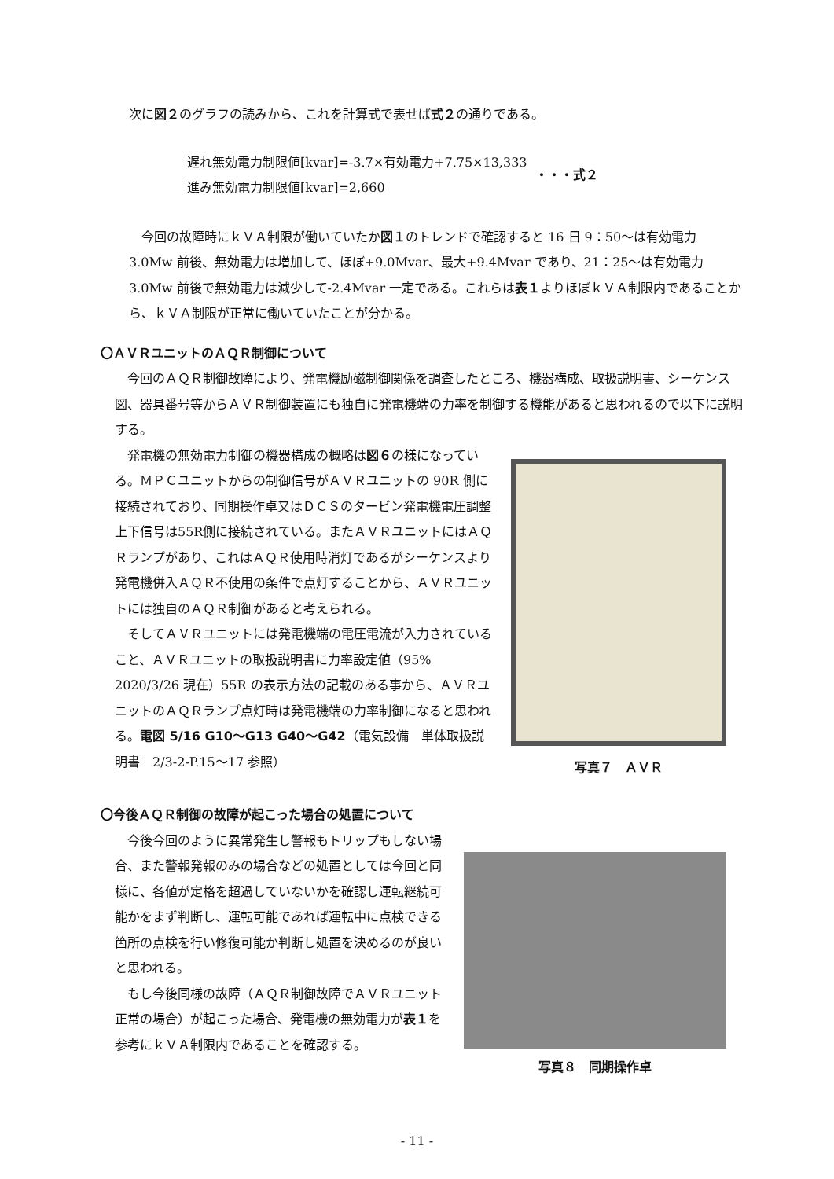次に図２のグラフの読みから、これを計算式で表せば式２の通りである。
遅れ無効電力制限値[kvar]=-3.7×有効電力+7.75×13,333
進み無効電力制限値[kvar]=2,660
・・・式２
今回の故障時にｋＶＡ制限が働いていたか図１のトレンドで確認すると 16 日 9：50～は有効電力 3.0Mw 前後、無効電力は増加して、ほぼ+9.0Mvar、最大+9.4Mvar であり、21：25～は有効電力 3.0Mw 前後で無効電力は減少して-2.4Mvar 一定である。これらは表１よりほぼｋＶＡ制限内であることから、ｋＶＡ制限が正常に働いていたことが分かる。
〇ＡＶＲユニットのＡＱＲ制御について
今回のＡＱＲ制御故障により、発電機励磁制御関係を調査したところ、機器構成、取扱説明書、シーケンス図、器具番号等からＡＶＲ制御装置にも独自に発電機端の力率を制御する機能があると思われるので以下に説明する。
発電機の無効電力制御の機器構成の概略は図６の様になっている。ＭＰＣユニットからの制御信号がＡＶＲユニットの 90R 側に接続されており、同期操作卓又はＤＣＳのタービン発電機電圧調整上下信号は55R側に接続されている。またＡＶＲユニットにはＡＱＲランプがあり、これはＡＱＲ使用時消灯であるがシーケンスより発電機併入ＡＱＲ不使用の条件で点灯することから、ＡＶＲユニットには独自のＡＱＲ制御があると考えられる。
そしてＡＶＲユニットには発電機端の電圧電流が入力されていること、ＡＶＲユニットの取扱説明書に力率設定値（95%　2020/3/26 現在）55R の表示方法の記載のある事から、ＡＶＲユニットのＡＱＲランプ点灯時は発電機端の力率制御になると思われる。電図 5/16 G10～G13 G40～G42（電気設備　単体取扱説明書　2/3-2-P.15～17 参照）
写真７　ＡＶＲ
〇今後ＡＱＲ制御の故障が起こった場合の処置について
今後今回のように異常発生し警報もトリップもしない場合、また警報発報のみの場合などの処置としては今回と同様に、各値が定格を超過していないかを確認し運転継続可能かをまず判断し、運転可能であれば運転中に点検できる箇所の点検を行い修復可能か判断し処置を決めるのが良いと思われる。
もし今後同様の故障（ＡＱＲ制御故障でＡＶＲユニット正常の場合）が起こった場合、発電機の無効電力が表１を参考にｋＶＡ制限内であることを確認する。
写真８　同期操作卓
- 11 -